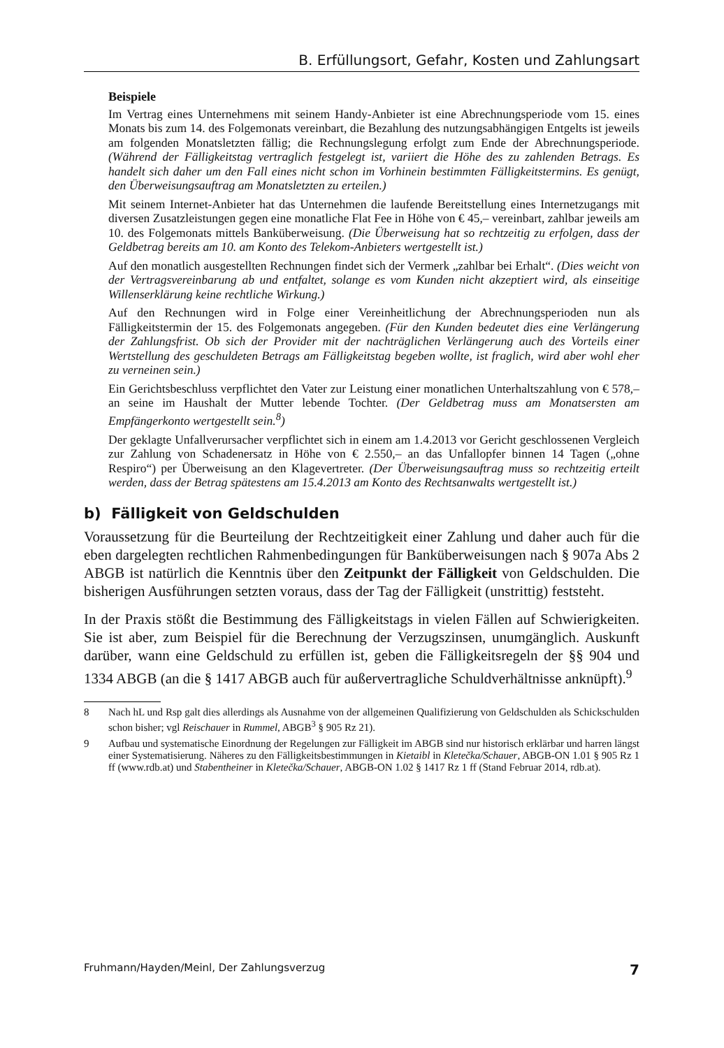B. Erfüllungsort, Gefahr, Kosten und Zahlungsart
Beispiele
Im Vertrag eines Unternehmens mit seinem Handy-Anbieter ist eine Abrechnungsperiode vom 15. eines Monats bis zum 14. des Folgemonats vereinbart, die Bezahlung des nutzungsabhängigen Entgelts ist jeweils am folgenden Monatsletzten fällig; die Rechnungslegung erfolgt zum Ende der Abrechnungsperiode. (Während der Fälligkeitstag vertraglich festgelegt ist, variiert die Höhe des zu zahlenden Betrags. Es handelt sich daher um den Fall eines nicht schon im Vorhinein bestimmten Fälligkeitstermins. Es genügt, den Überweisungsauftrag am Monatsletzten zu erteilen.)
Mit seinem Internet-Anbieter hat das Unternehmen die laufende Bereitstellung eines Internetzugangs mit diversen Zusatzleistungen gegen eine monatliche Flat Fee in Höhe von € 45,– vereinbart, zahlbar jeweils am 10. des Folgemonats mittels Banküberweisung. (Die Überweisung hat so rechtzeitig zu erfolgen, dass der Geldbetrag bereits am 10. am Konto des Telekom-Anbieters wertgestellt ist.)
Auf den monatlich ausgestellten Rechnungen findet sich der Vermerk „zahlbar bei Erhalt“. (Dies weicht von der Vertragsvereinbarung ab und entfaltet, solange es vom Kunden nicht akzeptiert wird, als einseitige Willenserklärung keine rechtliche Wirkung.)
Auf den Rechnungen wird in Folge einer Vereinheitlichung der Abrechnungsperioden nun als Fälligkeitstermin der 15. des Folgemonats angegeben. (Für den Kunden bedeutet dies eine Verlängerung der Zahlungsfrist. Ob sich der Provider mit der nachträglichen Verlängerung auch des Vorteils einer Wertstellung des geschuldeten Betrags am Fälligkeitstag begeben wollte, ist fraglich, wird aber wohl eher zu verneinen sein.)
Ein Gerichtsbeschluss verpflichtet den Vater zur Leistung einer monatlichen Unterhaltszahlung von € 578,– an seine im Haushalt der Mutter lebende Tochter. (Der Geldbetrag muss am Monatsersten am Empfängerkonto wertgestellt sein.<sup>8</sup>)
Der geklagte Unfallverursacher verpflichtet sich in einem am 1.4.2013 vor Gericht geschlossenen Vergleich zur Zahlung von Schadenersatz in Höhe von € 2.550,– an das Unfallopfer binnen 14 Tagen („ohne Respiro“) per Überweisung an den Klagevertreter. (Der Überweisungsauftrag muss so rechtzeitig erteilt werden, dass der Betrag spätestens am 15.4.2013 am Konto des Rechtsanwalts wertgestellt ist.)
b) Fälligkeit von Geldschulden
Voraussetzung für die Beurteilung der Rechtzeitigkeit einer Zahlung und daher auch für die eben dargelegten rechtlichen Rahmenbedingungen für Banküberweisungen nach § 907a Abs 2 ABGB ist natürlich die Kenntnis über den Zeitpunkt der Fälligkeit von Geldschulden. Die bisherigen Ausführungen setzten voraus, dass der Tag der Fälligkeit (unstrittig) feststeht.
In der Praxis stößt die Bestimmung des Fälligkeitstags in vielen Fällen auf Schwierigkeiten. Sie ist aber, zum Beispiel für die Berechnung der Verzugszinsen, unumgänglich. Auskunft darüber, wann eine Geldschuld zu erfüllen ist, geben die Fälligkeitsregeln der §§ 904 und 1334 ABGB (an die § 1417 ABGB auch für außervertragliche Schuldverhältnisse anknüpft).<sup>9</sup>
8 Nach hL und Rsp galt dies allerdings als Ausnahme von der allgemeinen Qualifizierung von Geldschulden als Schickschulden schon bisher; vgl Reischauer in Rummel, ABGB<sup>3</sup> § 905 Rz 21).
9 Aufbau und systematische Einordnung der Regelungen zur Fälligkeit im ABGB sind nur historisch erklärbar und harren längst einer Systematisierung. Näheres zu den Fälligkeitsbestimmungen in Kietaibl in Kletečka/Schauer, ABGB-ON 1.01 § 905 Rz 1 ff (www.rdb.at) und Stabentheiner in Kletečka/Schauer, ABGB-ON 1.02 § 1417 Rz 1 ff (Stand Februar 2014, rdb.at).
Fruhmann/Hayden/Meinl, Der Zahlungsverzug 7